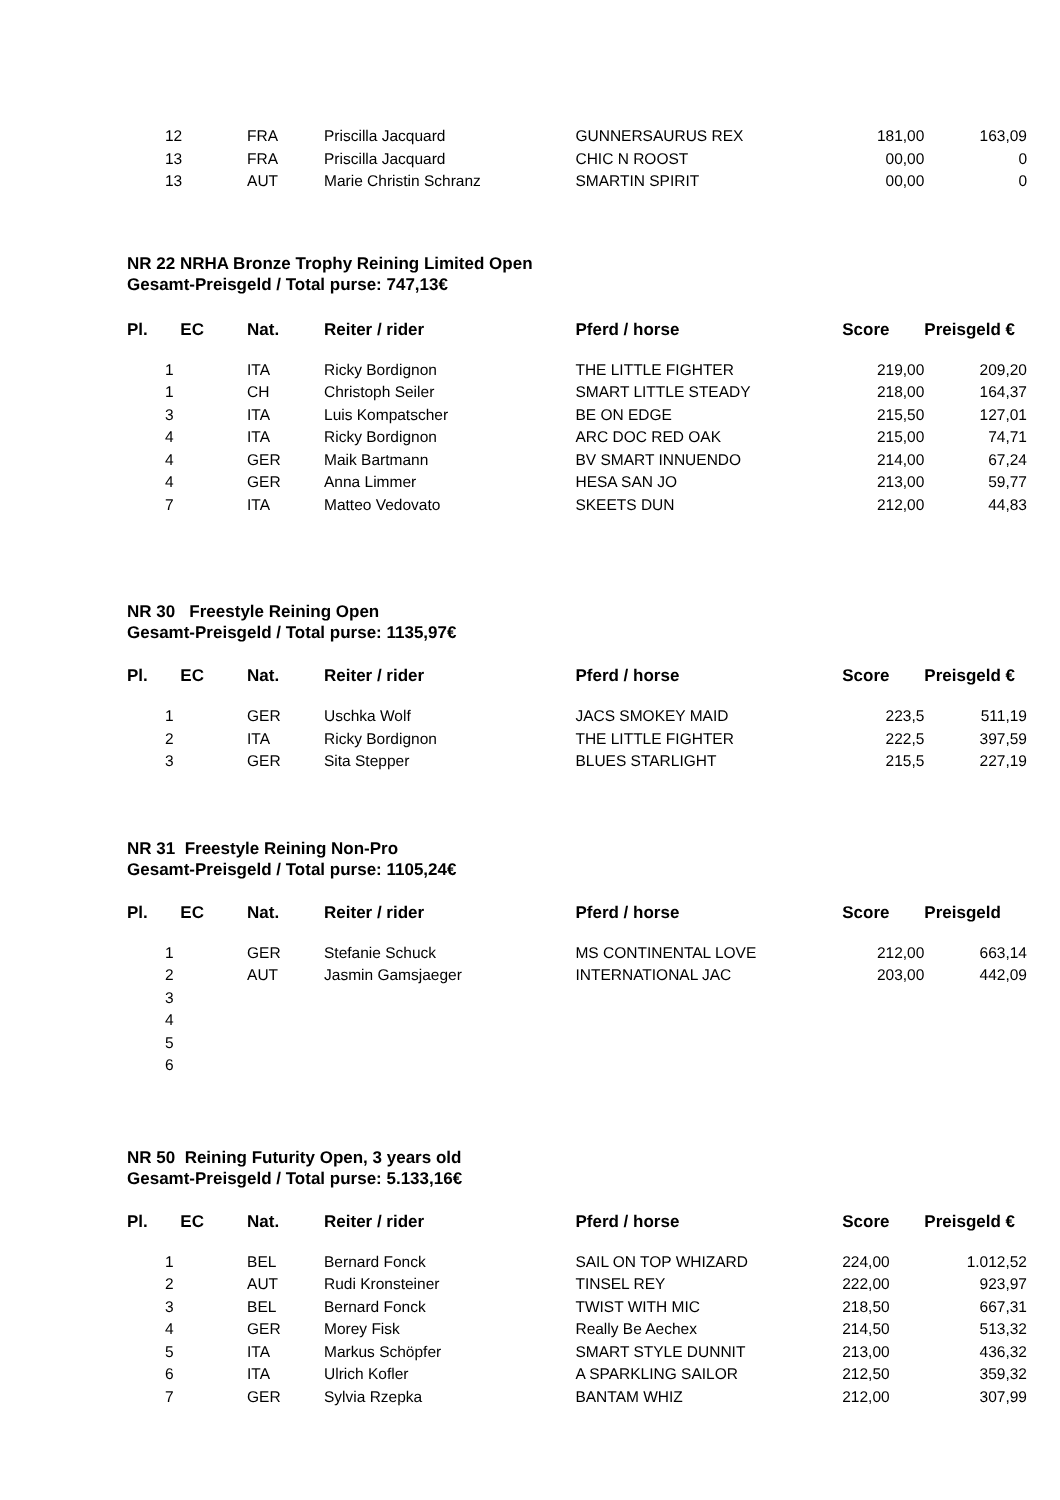| 12 | FRA | Priscilla Jacquard | GUNNERSAURUS REX | 181,00 | 163,09 |
| 13 | FRA | Priscilla Jacquard | CHIC N ROOST | 00,00 | 0 |
| 13 | AUT | Marie Christin Schranz | SMARTIN SPIRIT | 00,00 | 0 |
NR 22 NRHA Bronze Trophy Reining Limited Open
Gesamt-Preisgeld / Total purse: 747,13€
| Pl. | EC | Nat. | Reiter / rider | Pferd / horse | Score | Preisgeld € |
| --- | --- | --- | --- | --- | --- | --- |
| 1 | | ITA | Ricky Bordignon | THE LITTLE FIGHTER | 219,00 | 209,20 |
| 1 | | CH | Christoph Seiler | SMART LITTLE STEADY | 218,00 | 164,37 |
| 3 | | ITA | Luis Kompatscher | BE ON EDGE | 215,50 | 127,01 |
| 4 | | ITA | Ricky Bordignon | ARC DOC RED OAK | 215,00 | 74,71 |
| 4 | | GER | Maik Bartmann | BV SMART INNUENDO | 214,00 | 67,24 |
| 4 | | GER | Anna Limmer | HESA SAN JO | 213,00 | 59,77 |
| 7 | | ITA | Matteo Vedovato | SKEETS DUN | 212,00 | 44,83 |
NR 30 Freestyle Reining Open
Gesamt-Preisgeld / Total purse: 1135,97€
| Pl. | EC | Nat. | Reiter / rider | Pferd / horse | Score | Preisgeld € |
| --- | --- | --- | --- | --- | --- | --- |
| 1 | | GER | Uschka Wolf | JACS SMOKEY MAID | 223,5 | 511,19 |
| 2 | | ITA | Ricky Bordignon | THE LITTLE FIGHTER | 222,5 | 397,59 |
| 3 | | GER | Sita Stepper | BLUES STARLIGHT | 215,5 | 227,19 |
NR 31 Freestyle Reining Non-Pro
Gesamt-Preisgeld / Total purse: 1105,24€
| Pl. | EC | Nat. | Reiter / rider | Pferd / horse | Score | Preisgeld |
| --- | --- | --- | --- | --- | --- | --- |
| 1 | | GER | Stefanie Schuck | MS CONTINENTAL LOVE | 212,00 | 663,14 |
| 2 | | AUT | Jasmin Gamsjaeger | INTERNATIONAL JAC | 203,00 | 442,09 |
| 3 | | | | | | |
| 4 | | | | | | |
| 5 | | | | | | |
| 6 | | | | | | |
NR 50 Reining Futurity Open, 3 years old
Gesamt-Preisgeld / Total purse: 5.133,16€
| Pl. | EC | Nat. | Reiter / rider | Pferd / horse | Score | Preisgeld € |
| --- | --- | --- | --- | --- | --- | --- |
| 1 | | BEL | Bernard Fonck | SAIL ON TOP WHIZARD | 224,00 | 1.012,52 |
| 2 | | AUT | Rudi Kronsteiner | TINSEL REY | 222,00 | 923,97 |
| 3 | | BEL | Bernard Fonck | TWIST WITH MIC | 218,50 | 667,31 |
| 4 | | GER | Morey Fisk | Really Be Aechex | 214,50 | 513,32 |
| 5 | | ITA | Markus Schöpfer | SMART STYLE DUNNIT | 213,00 | 436,32 |
| 6 | | ITA | Ulrich Kofler | A SPARKLING SAILOR | 212,50 | 359,32 |
| 7 | | GER | Sylvia Rzepka | BANTAM WHIZ | 212,00 | 307,99 |